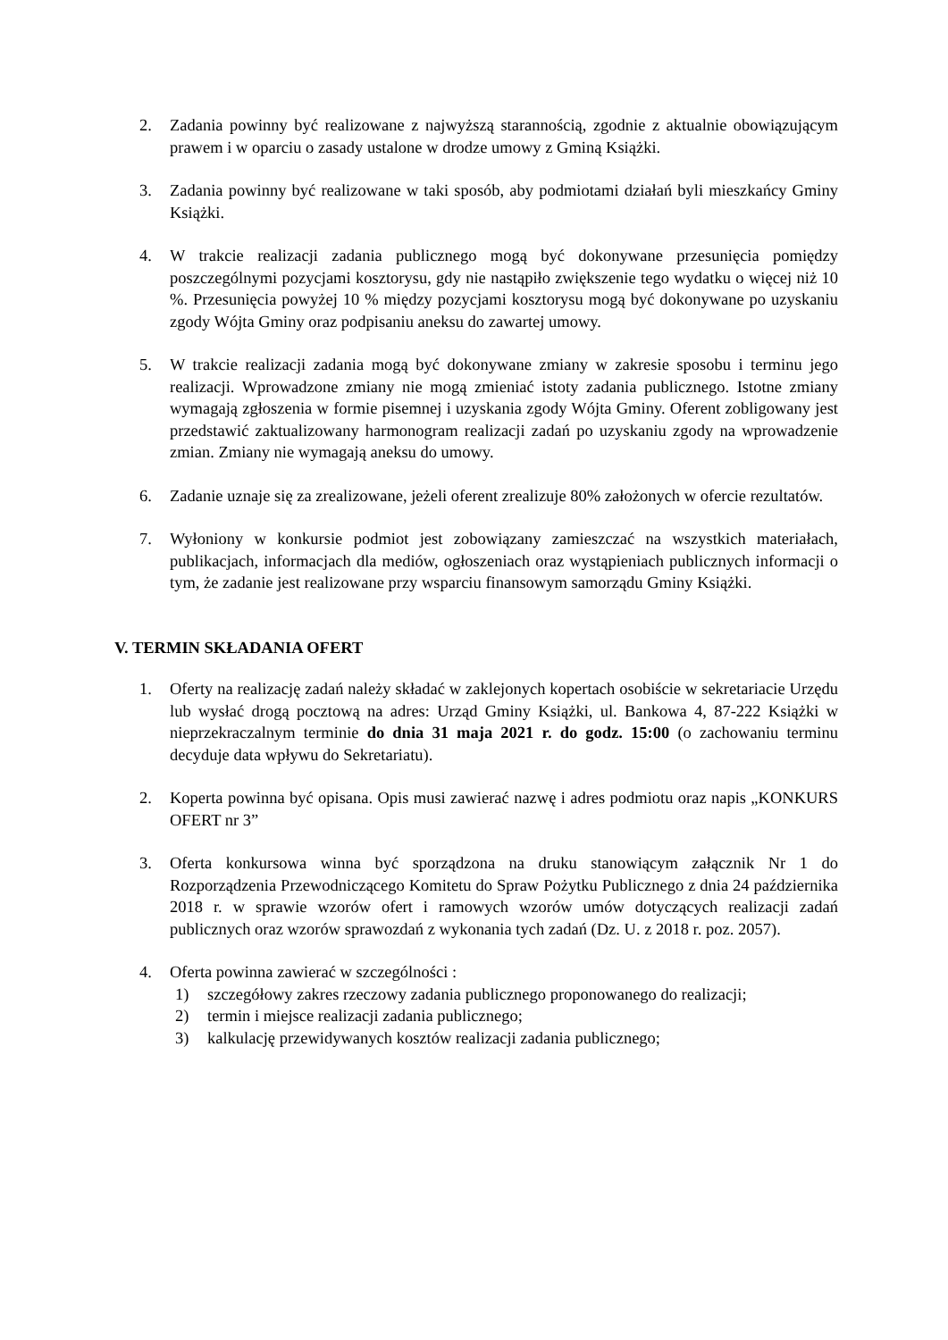2. Zadania powinny być realizowane z najwyższą starannością, zgodnie z aktualnie obowiązującym prawem i w oparciu o zasady ustalone w drodze umowy z Gminą Książki.
3. Zadania powinny być realizowane w taki sposób, aby podmiotami działań byli mieszkańcy Gminy Książki.
4. W trakcie realizacji zadania publicznego mogą być dokonywane przesunięcia pomiędzy poszczególnymi pozycjami kosztorysu, gdy nie nastąpiło zwiększenie tego wydatku o więcej niż 10 %. Przesunięcia powyżej 10 % między pozycjami kosztorysu mogą być dokonywane po uzyskaniu zgody Wójta Gminy oraz podpisaniu aneksu do zawartej umowy.
5. W trakcie realizacji zadania mogą być dokonywane zmiany w zakresie sposobu i terminu jego realizacji. Wprowadzone zmiany nie mogą zmieniać istoty zadania publicznego. Istotne zmiany wymagają zgłoszenia w formie pisemnej i uzyskania zgody Wójta Gminy. Oferent zobligowany jest przedstawić zaktualizowany harmonogram realizacji zadań po uzyskaniu zgody na wprowadzenie zmian. Zmiany nie wymagają aneksu do umowy.
6. Zadanie uznaje się za zrealizowane, jeżeli oferent zrealizuje 80% założonych w ofercie rezultatów.
7. Wyłoniony w konkursie podmiot jest zobowiązany zamieszczać na wszystkich materiałach, publikacjach, informacjach dla mediów, ogłoszeniach oraz wystąpieniach publicznych informacji o tym, że zadanie jest realizowane przy wsparciu finansowym samorządu Gminy Książki.
V. TERMIN SKŁADANIA OFERT
1. Oferty na realizację zadań należy składać w zaklejonych kopertach osobiście w sekretariacie Urzędu lub wysłać drogą pocztową na adres: Urząd Gminy Książki, ul. Bankowa 4, 87-222 Książki w nieprzekraczalnym terminie do dnia 31 maja 2021 r. do godz. 15:00 (o zachowaniu terminu decyduje data wpływu do Sekretariatu).
2. Koperta powinna być opisana. Opis musi zawierać nazwę i adres podmiotu oraz napis „KONKURS OFERT nr 3”
3. Oferta konkursowa winna być sporządzona na druku stanowiącym załącznik Nr 1 do Rozporządzenia Przewodniczącego Komitetu do Spraw Pożytku Publicznego z dnia 24 października 2018 r. w sprawie wzorów ofert i ramowych wzorów umów dotyczących realizacji zadań publicznych oraz wzorów sprawozdań z wykonania tych zadań (Dz. U. z 2018 r. poz. 2057).
4. Oferta powinna zawierać w szczególności :
1) szczegółowy zakres rzeczowy zadania publicznego proponowanego do realizacji;
2) termin i miejsce realizacji zadania publicznego;
3) kalkulację przewidywanych kosztów realizacji zadania publicznego;